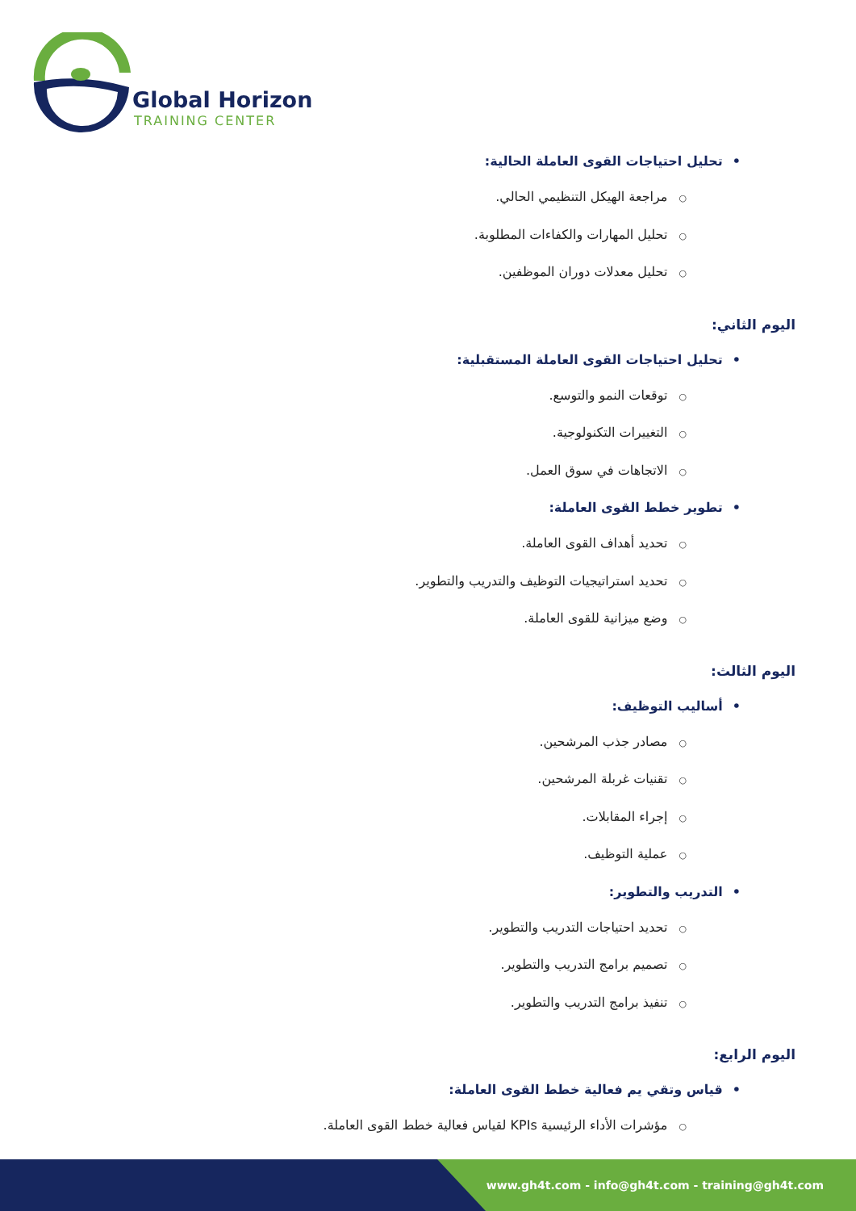Global Horizon
TRAINING CENTER
•تحليل احتياجات القوى العاملة الحالية:
○مراجعة الهيكل التنظيمي الحالي.
○تحليل المهارات والكفاءات المطلوبة.
○تحليل معدلات دوران الموظفين.
اليوم الثاني:
•تحليل احتياجات القوى العاملة المستقبلية:
○توقعات النمو والتوسع.
○التغييرات التكنولوجية.
○الاتجاهات في سوق العمل.
•تطوير خطط القوى العاملة:
○تحديد أهداف القوى العاملة.
○تحديد استراتيجيات التوظيف والتدريب والتطوير.
○وضع ميزانية للقوى العاملة.
اليوم الثالث:
•أساليب التوظيف:
○مصادر جذب المرشحين.
○تقنيات غربلة المرشحين.
○إجراء المقابلات.
○عملية التوظيف.
•التدريب والتطوير:
○تحديد احتياجات التدريب والتطوير.
○تصميم برامج التدريب والتطوير.
○تنفيذ برامج التدريب والتطوير.
اليوم الرابع:
•قياس وتقي يم فعالية خطط القوى العاملة:
○مؤشرات الأداء الرئيسية KPIs لقياس فعالية خطط القوى العاملة.
www.gh4t.com - info@gh4t.com - training@gh4t.com